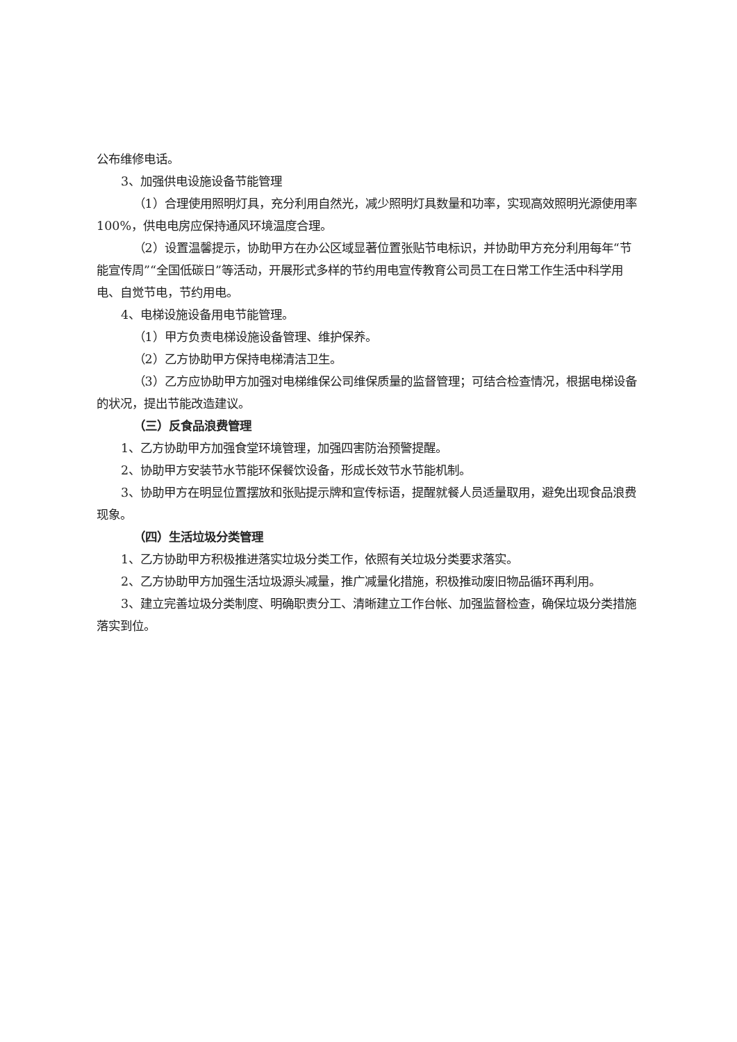公布维修电话。
3、加强供电设施设备节能管理
（1）合理使用照明灯具，充分利用自然光，减少照明灯具数量和功率，实现高效照明光源使用率 100%，供电电房应保持通风环境温度合理。
（2）设置温馨提示，协助甲方在办公区域显著位置张贴节电标识，并协助甲方充分利用每年“节能宣传周”“全国低碳日”等活动，开展形式多样的节约用电宣传教育公司员工在日常工作生活中科学用电、自觉节电，节约用电。
4、电梯设施设备用电节能管理。
（1）甲方负责电梯设施设备管理、维护保养。
（2）乙方协助甲方保持电梯清洁卫生。
（3）乙方应协助甲方加强对电梯维保公司维保质量的监督管理；可结合检查情况，根据电梯设备的状况，提出节能改造建议。
（三）反食品浪费管理
1、乙方协助甲方加强食堂环境管理，加强四害防治预警提醒。
2、协助甲方安装节水节能环保餐饮设备，形成长效节水节能机制。
3、协助甲方在明显位置摆放和张贴提示牌和宣传标语，提醒就餐人员适量取用，避免出现食品浪费现象。
（四）生活垃圾分类管理
1、乙方协助甲方积极推进落实垃圾分类工作，依照有关垃圾分类要求落实。
2、乙方协助甲方加强生活垃圾源头减量，推广减量化措施，积极推动废旧物品循环再利用。
3、建立完善垃圾分类制度、明确职责分工、清晰建立工作台帐、加强监督检查，确保垃圾分类措施落实到位。